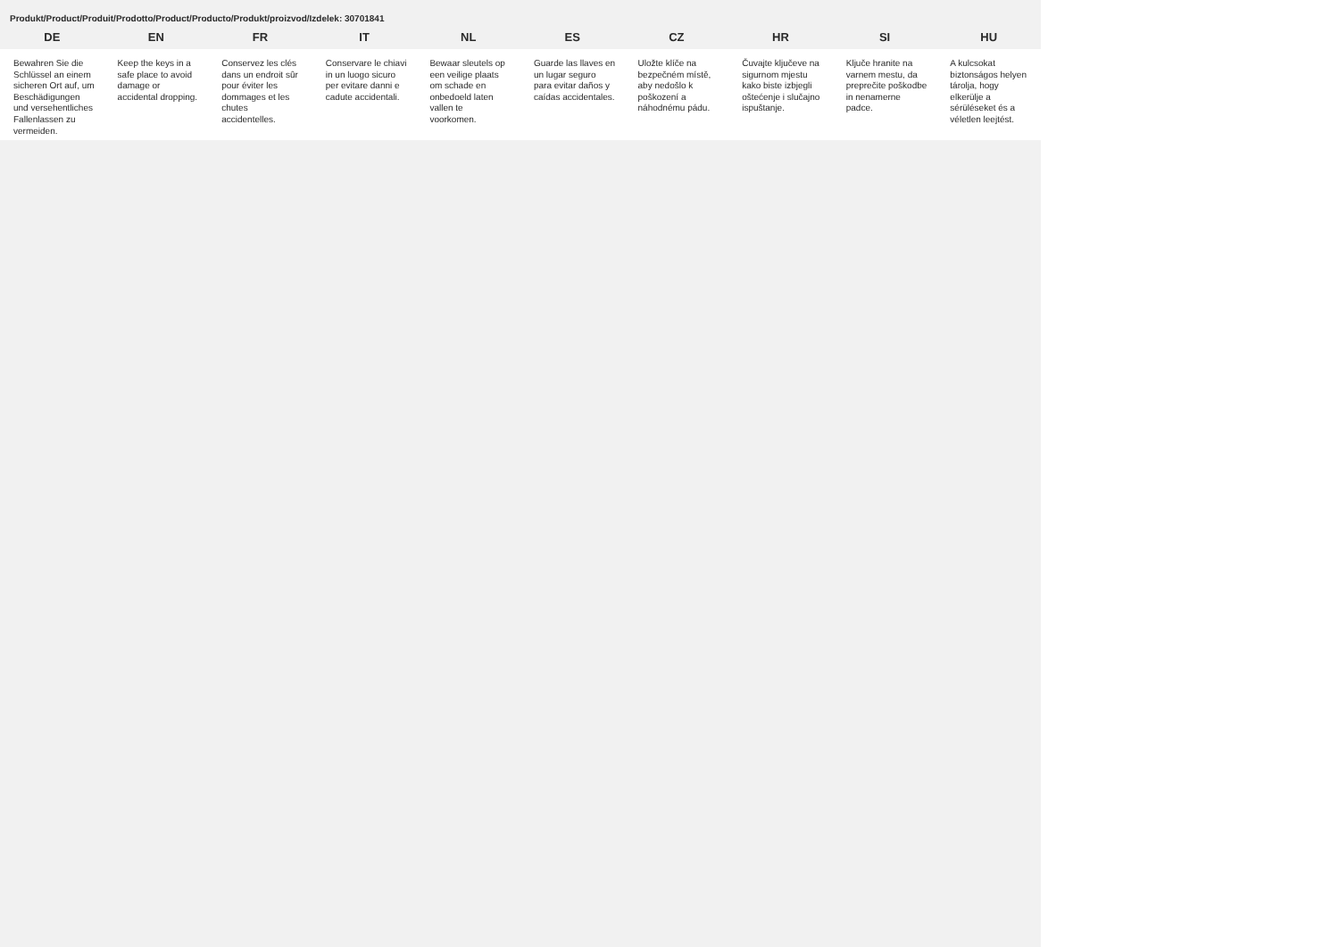Produkt/Product/Produit/Prodotto/Product/Producto/Produkt/proizvod/Izdelek: 30701841
| DE | EN | FR | IT | NL | ES | CZ | HR | SI | HU |
| --- | --- | --- | --- | --- | --- | --- | --- | --- | --- |
| Bewahren Sie die Schlüssel an einem sicheren Ort auf, um Beschädigungen und versehentliches Fallenlassen zu vermeiden. | Keep the keys in a safe place to avoid damage or accidental dropping. | Conservez les clés dans un endroit sûr pour éviter les dommages et les chutes accidentelles. | Conservare le chiavi in un luogo sicuro per evitare danni e cadute accidentali. | Bewaar sleutels op een veilige plaats om schade en onbedoeld laten vallen te voorkomen. | Guarde las llaves en un lugar seguro para evitar daños y caídas accidentales. | Uložte klíče na bezpečném místě, aby nedošlo k poškození a náhodnému pádu. | Čuvajte ključeve na sigurnom mjestu kako biste izbjegli oštećenje i slučajno ispuštanje. | Ključe hranite na varnem mestu, da preprečite poškodbe in nenamerne padce. | A kulcsokat biztonságos helyen tárolja, hogy elkerülje a sérüléseket és a véletlen leejtést. |